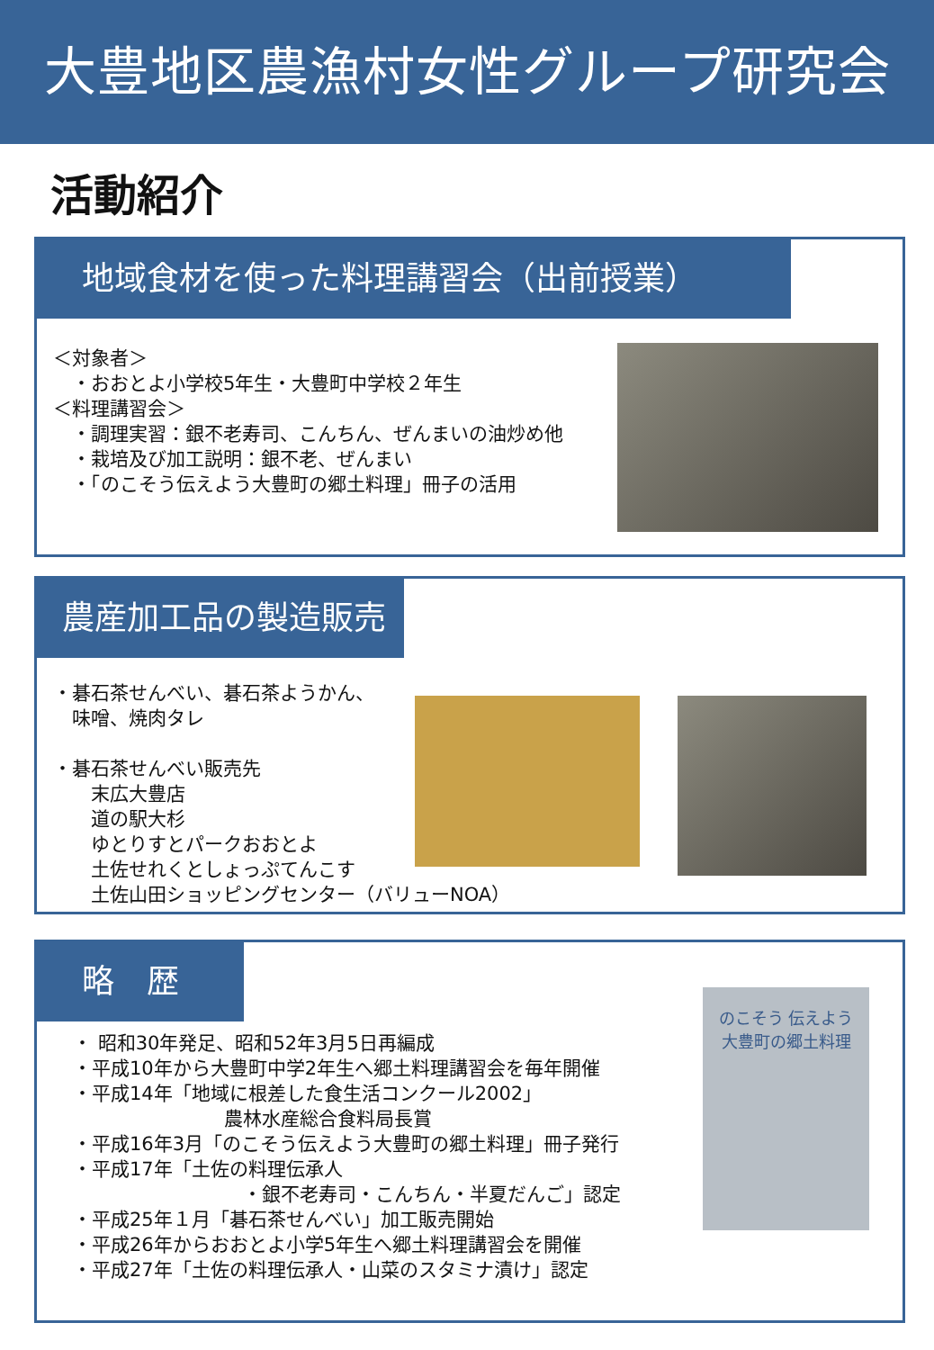大豊地区農漁村女性グループ研究会
活動紹介
地域食材を使った料理講習会（出前授業）
＜対象者＞
　・おおとよ小学校5年生・大豊町中学校２年生
＜料理講習会＞
　・調理実習：銀不老寿司、こんちん、ぜんまいの油炒め他
　・栽培及び加工説明：銀不老、ぜんまい
　・「のこそう伝えよう大豊町の郷土料理」冊子の活用
農産加工品の製造販売
・碁石茶せんべい、碁石茶ようかん、
　味噌、焼肉タレ
・碁石茶せんべい販売先
　　末広大豊店
　　道の駅大杉
　　ゆとりすとパークおおとよ
　　土佐せれくとしょっぷてんこす
　　土佐山田ショッピングセンター（バリューNOA）
略　歴
・ 昭和30年発足、昭和52年3月5日再編成
・平成10年から大豊町中学2年生へ郷土料理講習会を毎年開催
・平成14年「地域に根差した食生活コンクール2002」
　　　　　　　　農林水産総合食料局長賞
・平成16年3月「のこそう伝えよう大豊町の郷土料理」冊子発行
・平成17年「土佐の料理伝承人
　　　　　　　　　・銀不老寿司・こんちん・半夏だんご」認定
・平成25年１月「碁石茶せんべい」加工販売開始
・平成26年からおおとよ小学5年生へ郷土料理講習会を開催
・平成27年「土佐の料理伝承人・山菜のスタミナ漬け」認定
のこそう 伝えよう
大豊町の郷土料理